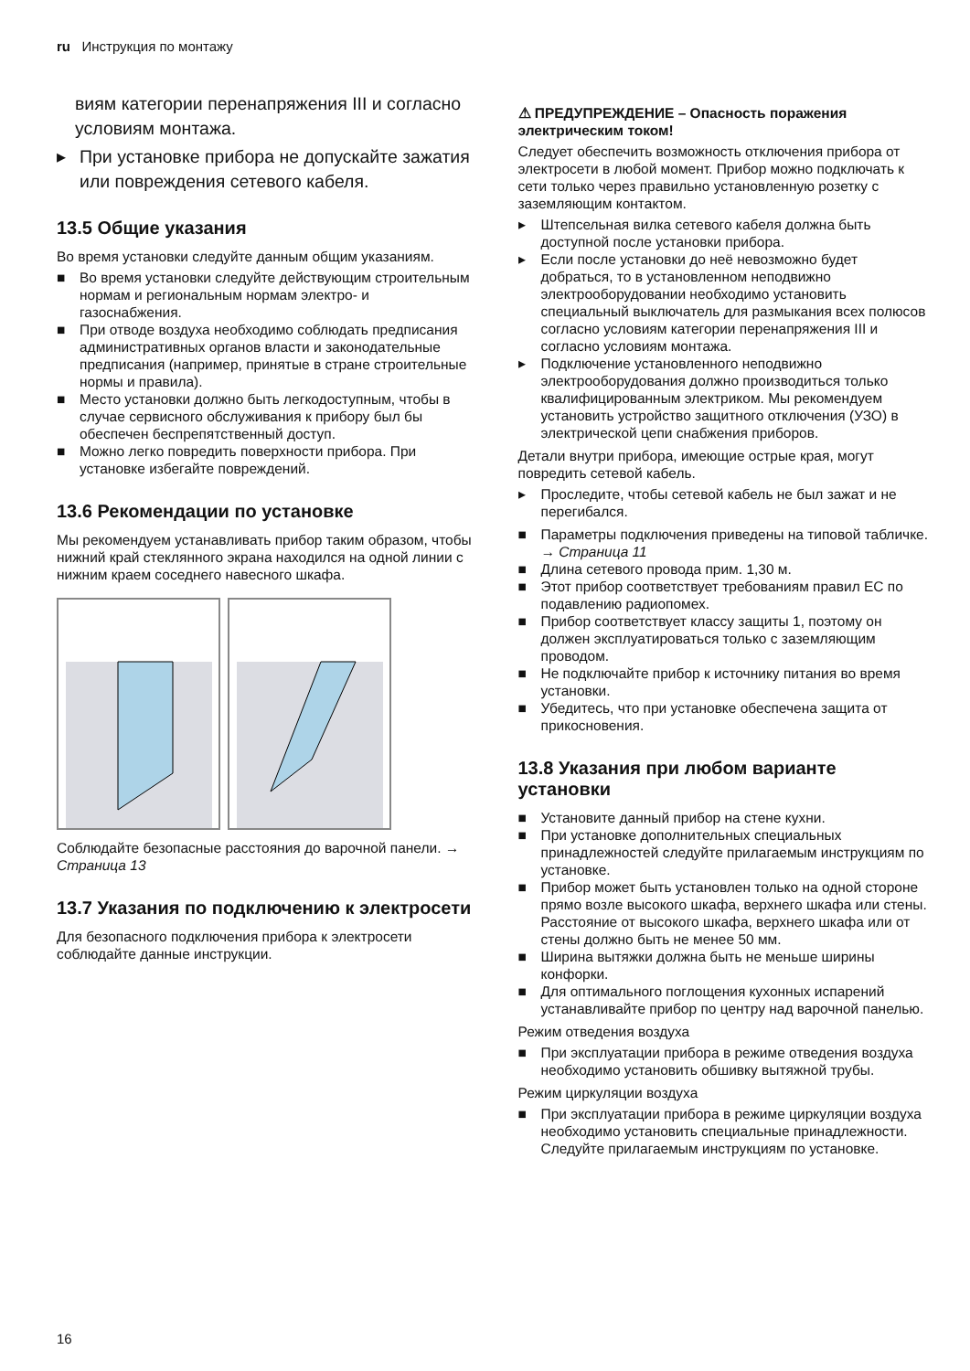ru Инструкция по монтажу
виям категории перенапряжения III и согласно условиям монтажа.
▸ При установке прибора не допускайте зажатия или повреждения сетевого кабеля.
13.5 Общие указания
Во время установки следуйте данным общим указаниям.
■ Во время установки следуйте действующим строительным нормам и региональным нормам электро- и газоснабжения.
■ При отводе воздуха необходимо соблюдать предписания административных органов власти и законодательные предписания (например, принятые в стране строительные нормы и правила).
■ Место установки должно быть легкодоступным, чтобы в случае сервисного обслуживания к прибору был бы обеспечен беспрепятственный доступ.
■ Можно легко повредить поверхности прибора. При установке избегайте повреждений.
13.6 Рекомендации по установке
Мы рекомендуем устанавливать прибор таким образом, чтобы нижний край стеклянного экрана находился на одной линии с нижним краем соседнего навесного шкафа.
Соблюдайте безопасные расстояния до варочной панели. → Страница 13
13.7 Указания по подключению к электросети
Для безопасного подключения прибора к электросети соблюдайте данные инструкции.
⚠ ПРЕДУПРЕЖДЕНИЕ – Опасность поражения электрическим током!
Следует обеспечить возможность отключения прибора от электросети в любой момент. Прибор можно подключать к сети только через правильно установленную розетку с заземляющим контактом.
▸ Штепсельная вилка сетевого кабеля должна быть доступной после установки прибора.
▸ Если после установки до неё невозможно будет добраться, то в установленном неподвижно электрооборудовании необходимо установить специальный выключатель для размыкания всех полюсов согласно условиям категории перенапряжения III и согласно условиям монтажа.
▸ Подключение установленного неподвижно электрооборудования должно производиться только квалифицированным электриком. Мы рекомендуем установить устройство защитного отключения (УЗО) в электрической цепи снабжения приборов.
Детали внутри прибора, имеющие острые края, могут повредить сетевой кабель.
▸ Проследите, чтобы сетевой кабель не был зажат и не перегибался.
■ Параметры подключения приведены на типовой табличке. → Страница 11
■ Длина сетевого провода прим. 1,30 м.
■ Этот прибор соответствует требованиям правил ЕС по подавлению радиопомех.
■ Прибор соответствует классу защиты 1, поэтому он должен эксплуатироваться только с заземляющим проводом.
■ Не подключайте прибор к источнику питания во время установки.
■ Убедитесь, что при установке обеспечена защита от прикосновения.
13.8 Указания при любом варианте установки
■ Установите данный прибор на стене кухни.
■ При установке дополнительных специальных принадлежностей следуйте прилагаемым инструкциям по установке.
■ Прибор может быть установлен только на одной стороне прямо возле высокого шкафа, верхнего шкафа или стены. Расстояние от высокого шкафа, верхнего шкафа или от стены должно быть не менее 50 мм.
■ Ширина вытяжки должна быть не меньше ширины конфорки.
■ Для оптимального поглощения кухонных испарений устанавливайте прибор по центру над варочной панелью.
Режим отведения воздуха
■ При эксплуатации прибора в режиме отведения воздуха необходимо установить обшивку вытяжной трубы.
Режим циркуляции воздуха
■ При эксплуатации прибора в режиме циркуляции воздуха необходимо установить специальные принадлежности. Следуйте прилагаемым инструкциям по установке.
16